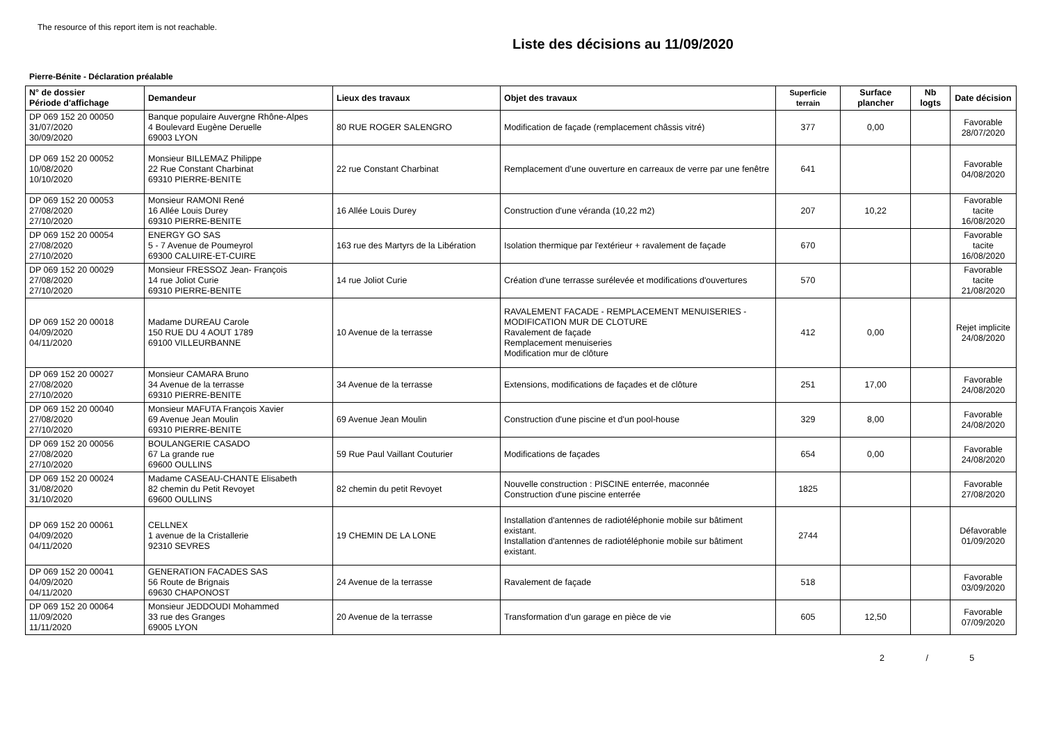The resource of this report item is not reachable.
Liste des décisions au 11/09/2020
Pierre-Bénite - Déclaration préalable
| N° de dossier Période d'affichage | Demandeur | Lieux des travaux | Objet des travaux | Superficie terrain | Surface plancher | Nb logts | Date décision |
| --- | --- | --- | --- | --- | --- | --- | --- |
| DP 069 152 20 00050 31/07/2020 30/09/2020 | Banque populaire Auvergne Rhône-Alpes 4 Boulevard Eugène Deruelle 69003 LYON | 80 RUE ROGER SALENGRO | Modification de façade (remplacement châssis vitré) | 377 | 0,00 | | Favorable 28/07/2020 |
| DP 069 152 20 00052 10/08/2020 10/10/2020 | Monsieur BILLEMAZ Philippe 22 Rue Constant Charbinat 69310 PIERRE-BENITE | 22 rue Constant Charbinat | Remplacement d'une ouverture en carreaux de verre par une fenêtre | 641 | | | Favorable 04/08/2020 |
| DP 069 152 20 00053 27/08/2020 27/10/2020 | Monsieur RAMONI René 16 Allée Louis Durey 69310 PIERRE-BENITE | 16 Allée Louis Durey | Construction d'une véranda (10,22 m2) | 207 | 10,22 | | Favorable tacite 16/08/2020 |
| DP 069 152 20 00054 27/08/2020 27/10/2020 | ENERGY GO SAS 5 - 7 Avenue de Poumeyrol 69300 CALUIRE-ET-CUIRE | 163 rue des Martyrs de la Libération | Isolation thermique par l'extérieur + ravalement de façade | 670 | | | Favorable tacite 16/08/2020 |
| DP 069 152 20 00029 27/08/2020 27/10/2020 | Monsieur FRESSOZ Jean- François 14 rue Joliot Curie 69310 PIERRE-BENITE | 14 rue Joliot Curie | Création d'une terrasse surélevée et modifications d'ouvertures | 570 | | | Favorable tacite 21/08/2020 |
| DP 069 152 20 00018 04/09/2020 04/11/2020 | Madame DUREAU Carole 150 RUE DU 4 AOUT 1789 69100 VILLEURBANNE | 10 Avenue de la terrasse | RAVALEMENT FACADE - REMPLACEMENT MENUISERIES - MODIFICATION MUR DE CLOTURE Ravalement de façade Remplacement menuiseries Modification mur de clôture | 412 | 0,00 | | Rejet implicite 24/08/2020 |
| DP 069 152 20 00027 27/08/2020 27/10/2020 | Monsieur CAMARA Bruno 34 Avenue de la terrasse 69310 PIERRE-BENITE | 34 Avenue de la terrasse | Extensions, modifications de façades et de clôture | 251 | 17,00 | | Favorable 24/08/2020 |
| DP 069 152 20 00040 27/08/2020 27/10/2020 | Monsieur MAFUTA François Xavier 69 Avenue Jean Moulin 69310 PIERRE-BENITE | 69 Avenue Jean Moulin | Construction d'une piscine et d'un pool-house | 329 | 8,00 | | Favorable 24/08/2020 |
| DP 069 152 20 00056 27/08/2020 27/10/2020 | BOULANGERIE CASADO 67 La grande rue 69600 OULLINS | 59 Rue Paul Vaillant Couturier | Modifications de façades | 654 | 0,00 | | Favorable 24/08/2020 |
| DP 069 152 20 00024 31/08/2020 31/10/2020 | Madame CASEAU-CHANTE Elisabeth 82 chemin du Petit Revoyet 69600 OULLINS | 82 chemin du petit Revoyet | Nouvelle construction : PISCINE enterrée, maconnée Construction d'une piscine enterrée | 1825 | | | Favorable 27/08/2020 |
| DP 069 152 20 00061 04/09/2020 04/11/2020 | CELLNEX 1 avenue de la Cristallerie 92310 SEVRES | 19 CHEMIN DE LA LONE | Installation d'antennes de radiotéléphonie mobile sur bâtiment existant. Installation d'antennes de radiotéléphonie mobile sur bâtiment existant. | 2744 | | | Défavorable 01/09/2020 |
| DP 069 152 20 00041 04/09/2020 04/11/2020 | GENERATION FACADES SAS 56 Route de Brignais 69630 CHAPONOST | 24 Avenue de la terrasse | Ravalement de façade | 518 | | | Favorable 03/09/2020 |
| DP 069 152 20 00064 11/09/2020 11/11/2020 | Monsieur JEDDOUDI Mohammed 33 rue des Granges 69005 LYON | 20 Avenue de la terrasse | Transformation d'un garage en pièce de vie | 605 | 12,50 | | Favorable 07/09/2020 |
2 / 5